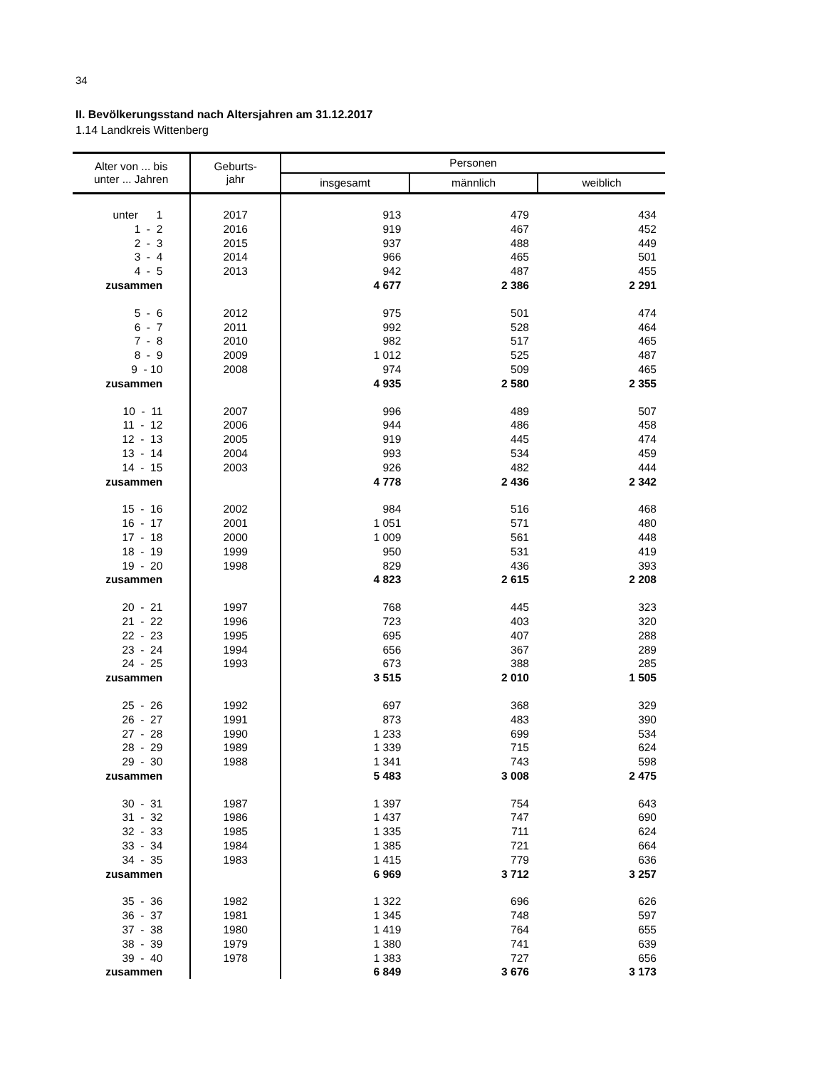34
II. Bevölkerungsstand nach Altersjahren am 31.12.2017
1.14 Landkreis Wittenberg
| Alter von ... bis unter ... Jahren | Geburts- jahr | Personen | | |
| --- | --- | --- | --- | --- |
| | | insgesamt | männlich | weiblich |
| unter 1 | 2017 | 913 | 479 | 434 |
| 1 - 2 | 2016 | 919 | 467 | 452 |
| 2 - 3 | 2015 | 937 | 488 | 449 |
| 3 - 4 | 2014 | 966 | 465 | 501 |
| 4 - 5 | 2013 | 942 | 487 | 455 |
| zusammen | | 4 677 | 2 386 | 2 291 |
| 5 - 6 | 2012 | 975 | 501 | 474 |
| 6 - 7 | 2011 | 992 | 528 | 464 |
| 7 - 8 | 2010 | 982 | 517 | 465 |
| 8 - 9 | 2009 | 1 012 | 525 | 487 |
| 9 - 10 | 2008 | 974 | 509 | 465 |
| zusammen | | 4 935 | 2 580 | 2 355 |
| 10 - 11 | 2007 | 996 | 489 | 507 |
| 11 - 12 | 2006 | 944 | 486 | 458 |
| 12 - 13 | 2005 | 919 | 445 | 474 |
| 13 - 14 | 2004 | 993 | 534 | 459 |
| 14 - 15 | 2003 | 926 | 482 | 444 |
| zusammen | | 4 778 | 2 436 | 2 342 |
| 15 - 16 | 2002 | 984 | 516 | 468 |
| 16 - 17 | 2001 | 1 051 | 571 | 480 |
| 17 - 18 | 2000 | 1 009 | 561 | 448 |
| 18 - 19 | 1999 | 950 | 531 | 419 |
| 19 - 20 | 1998 | 829 | 436 | 393 |
| zusammen | | 4 823 | 2 615 | 2 208 |
| 20 - 21 | 1997 | 768 | 445 | 323 |
| 21 - 22 | 1996 | 723 | 403 | 320 |
| 22 - 23 | 1995 | 695 | 407 | 288 |
| 23 - 24 | 1994 | 656 | 367 | 289 |
| 24 - 25 | 1993 | 673 | 388 | 285 |
| zusammen | | 3 515 | 2 010 | 1 505 |
| 25 - 26 | 1992 | 697 | 368 | 329 |
| 26 - 27 | 1991 | 873 | 483 | 390 |
| 27 - 28 | 1990 | 1 233 | 699 | 534 |
| 28 - 29 | 1989 | 1 339 | 715 | 624 |
| 29 - 30 | 1988 | 1 341 | 743 | 598 |
| zusammen | | 5 483 | 3 008 | 2 475 |
| 30 - 31 | 1987 | 1 397 | 754 | 643 |
| 31 - 32 | 1986 | 1 437 | 747 | 690 |
| 32 - 33 | 1985 | 1 335 | 711 | 624 |
| 33 - 34 | 1984 | 1 385 | 721 | 664 |
| 34 - 35 | 1983 | 1 415 | 779 | 636 |
| zusammen | | 6 969 | 3 712 | 3 257 |
| 35 - 36 | 1982 | 1 322 | 696 | 626 |
| 36 - 37 | 1981 | 1 345 | 748 | 597 |
| 37 - 38 | 1980 | 1 419 | 764 | 655 |
| 38 - 39 | 1979 | 1 380 | 741 | 639 |
| 39 - 40 | 1978 | 1 383 | 727 | 656 |
| zusammen | | 6 849 | 3 676 | 3 173 |